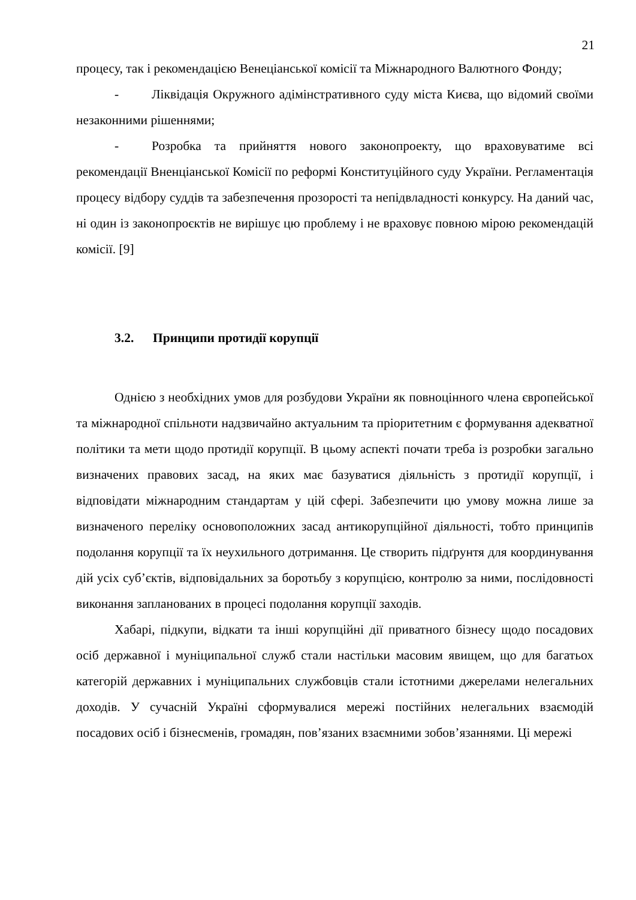21
процесу, так і рекомендацією Венеціанської комісії та Міжнародного Валютного Фонду;
- Ліквідація Окружного адімінстративного суду міста Києва, що відомий своїми незаконними рішеннями;
- Розробка та прийняття нового законопроекту, що враховуватиме всі рекомендації Вненціанської Комісії по реформі Конституційного суду України. Регламентація процесу відбору суддів та забезпечення прозорості та непідвладності конкурсу. На даний час, ні один із законопроєктів не вирішує цю проблему і не враховує повною мірою рекомендацій комісії. [9]
3.2. Принципи протидії корупції
Однією з необхідних умов для розбудови України як повноцінного члена європейської та міжнародної спільноти надзвичайно актуальним та пріоритетним є формування адекватної політики та мети щодо протидії корупції. В цьому аспекті почати треба із розробки загально визначених правових засад, на яких має базуватися діяльність з протидії корупції, і відповідати міжнародним стандартам у цій сфері. Забезпечити цю умову можна лише за визначеного переліку основоположних засад антикорупційної діяльності, тобто принципів подолання корупції та їх неухильного дотримання. Це створить підґрунтя для координування дій усіх суб’єктів, відповідальних за боротьбу з корупцією, контролю за ними, послідовності виконання запланованих в процесі подолання корупції заходів.
Хабарі, підкупи, відкати та інші корупційні дії приватного бізнесу щодо посадових осіб державної і муніципальної служб стали настільки масовим явищем, що для багатьох категорій державних і муніципальних службовців стали істотними джерелами нелегальних доходів. У сучасній Україні сформувалися мережі постійних нелегальних взаємодій посадових осіб і бізнесменів, громадян, пов’язаних взаємними зобов’язаннями. Ці мережі